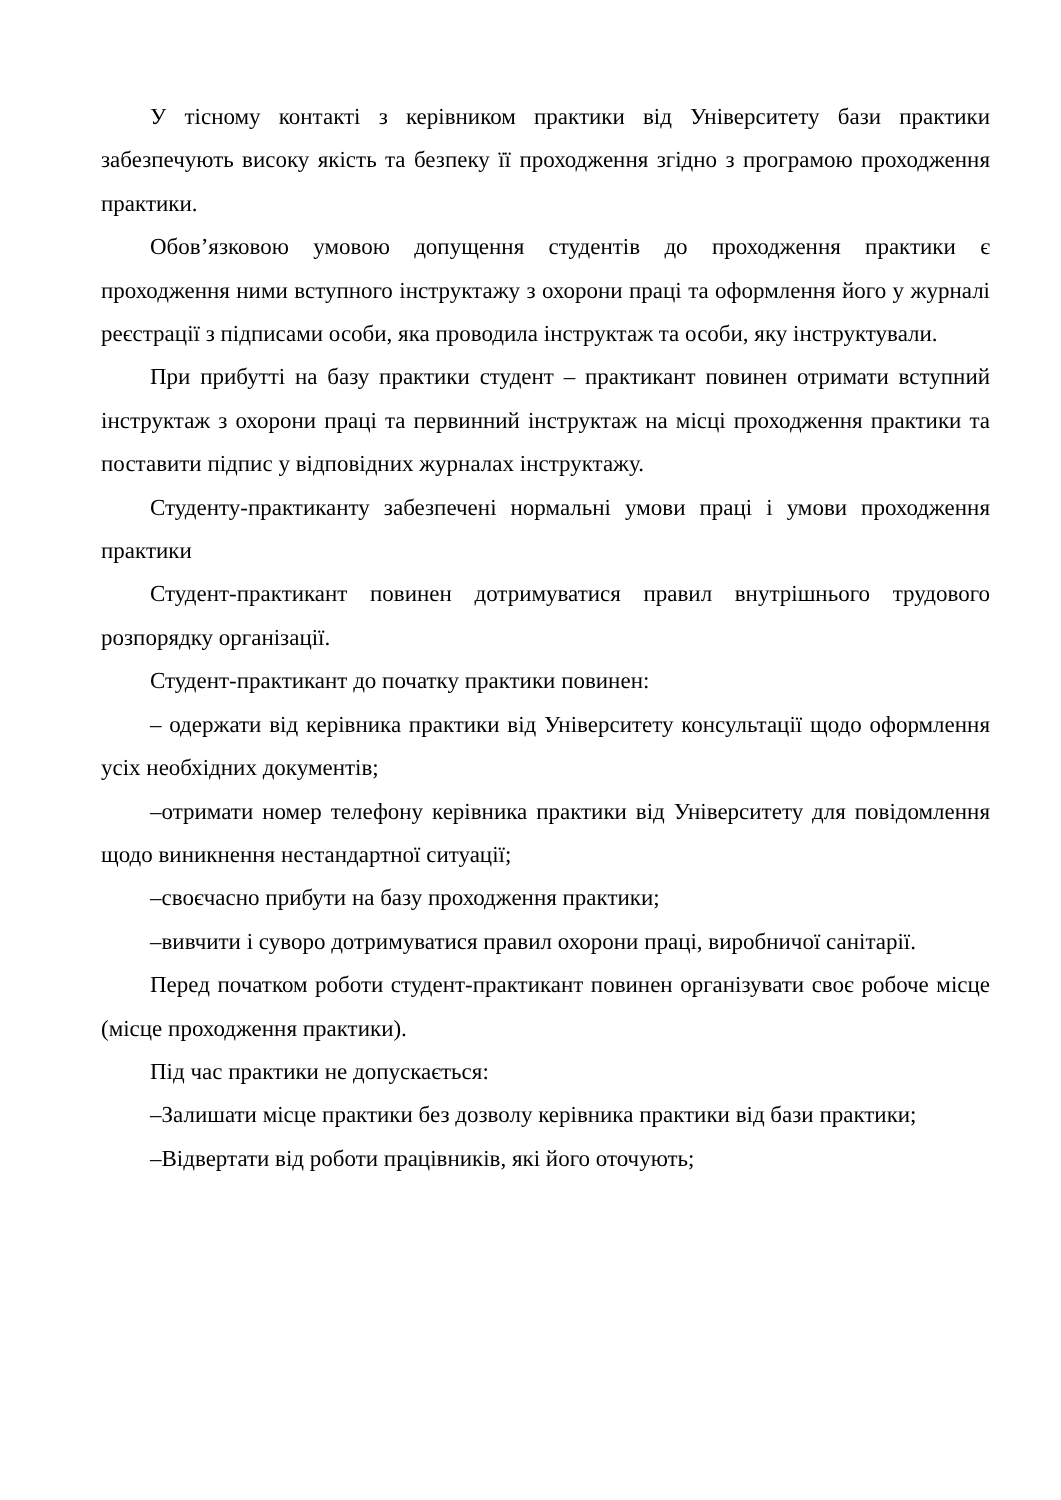У тісному контакті з керівником практики від Університету бази практики забезпечують високу якість та безпеку її проходження згідно з програмою проходження практики.
Обов’язковою умовою допущення студентів до проходження практики є проходження ними вступного інструктажу з охорони праці та оформлення його у журналі реєстрації з підписами особи, яка проводила інструктаж та особи, яку інструктували.
При прибутті на базу практики студент – практикант повинен отримати вступний інструктаж з охорони праці та первинний інструктаж на місці проходження практики та поставити підпис у відповідних журналах інструктажу.
Студенту-практиканту забезпечені нормальні умови праці і умови проходження практики
Студент-практикант повинен дотримуватися правил внутрішнього трудового розпорядку організації.
Студент-практикант до початку практики повинен:
– одержати від керівника практики від Університету консультації щодо оформлення усіх необхідних документів;
–отримати номер телефону керівника практики від Університету для повідомлення щодо виникнення нестандартної ситуації;
–своєчасно прибути на базу проходження практики;
–вивчити і суворо дотримуватися правил охорони праці, виробничої санітарії.
Перед початком роботи студент-практикант повинен організувати своє робоче місце (місце проходження практики).
Під час практики не допускається:
–Залишати місце практики без дозволу керівника практики від бази практики;
–Відвертати від роботи працівників, які його оточують;